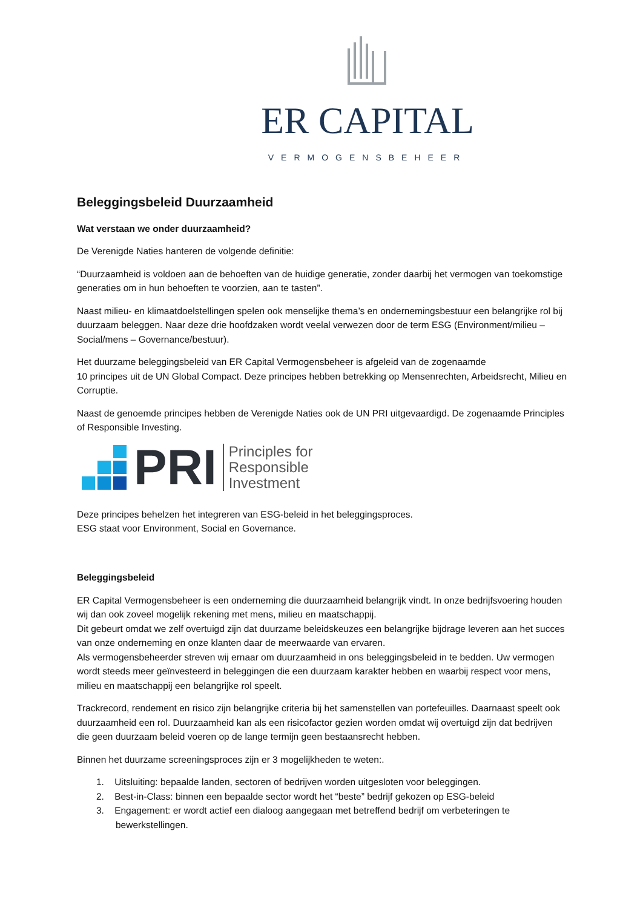ER CAPITAL
VERMOGENSBEHEER
Beleggingsbeleid Duurzaamheid
Wat verstaan we onder duurzaamheid?
De Verenigde Naties hanteren de volgende definitie:
“Duurzaamheid is voldoen aan de behoeften van de huidige generatie, zonder daarbij het vermogen van toekomstige generaties om in hun behoeften te voorzien, aan te tasten”.
Naast milieu- en klimaatdoelstellingen spelen ook menselijke thema’s en ondernemingsbestuur een belangrijke rol bij duurzaam beleggen. Naar deze drie hoofdzaken wordt veelal verwezen door de term ESG (Environment/milieu – Social/mens – Governance/bestuur).
Het duurzame beleggingsbeleid van ER Capital Vermogensbeheer is afgeleid van de zogenaamde
10 principes uit de UN Global Compact. Deze principes hebben betrekking op Mensenrechten, Arbeidsrecht, Milieu en Corruptie.
Naast de genoemde principes hebben de Verenigde Naties ook de UN PRI uitgevaardigd. De zogenaamde Principles of Responsible Investing.
PRI
Principles for
Responsible
Investment
Deze principes behelzen het integreren van ESG-beleid in het beleggingsproces.
ESG staat voor Environment, Social en Governance.
Beleggingsbeleid
ER Capital Vermogensbeheer is een onderneming die duurzaamheid belangrijk vindt. In onze bedrijfsvoering houden wij dan ook zoveel mogelijk rekening met mens, milieu en maatschappij.
Dit gebeurt omdat we zelf overtuigd zijn dat duurzame beleidskeuzes een belangrijke bijdrage leveren aan het succes van onze onderneming en onze klanten daar de meerwaarde van ervaren.
Als vermogensbeheerder streven wij ernaar om duurzaamheid in ons beleggingsbeleid in te bedden. Uw vermogen wordt steeds meer geïnvesteerd in beleggingen die een duurzaam karakter hebben en waarbij respect voor mens, milieu en maatschappij een belangrijke rol speelt.
Trackrecord, rendement en risico zijn belangrijke criteria bij het samenstellen van portefeuilles. Daarnaast speelt ook duurzaamheid een rol. Duurzaamheid kan als een risicofactor gezien worden omdat wij overtuigd zijn dat bedrijven die geen duurzaam beleid voeren op de lange termijn geen bestaansrecht hebben.
Binnen het duurzame screeningsproces zijn er 3 mogelijkheden te weten:.
1. Uitsluiting: bepaalde landen, sectoren of bedrijven worden uitgesloten voor beleggingen.
2. Best-in-Class: binnen een bepaalde sector wordt het “beste” bedrijf gekozen op ESG-beleid
3. Engagement: er wordt actief een dialoog aangegaan met betreffend bedrijf om verbeteringen te
bewerkstellingen.